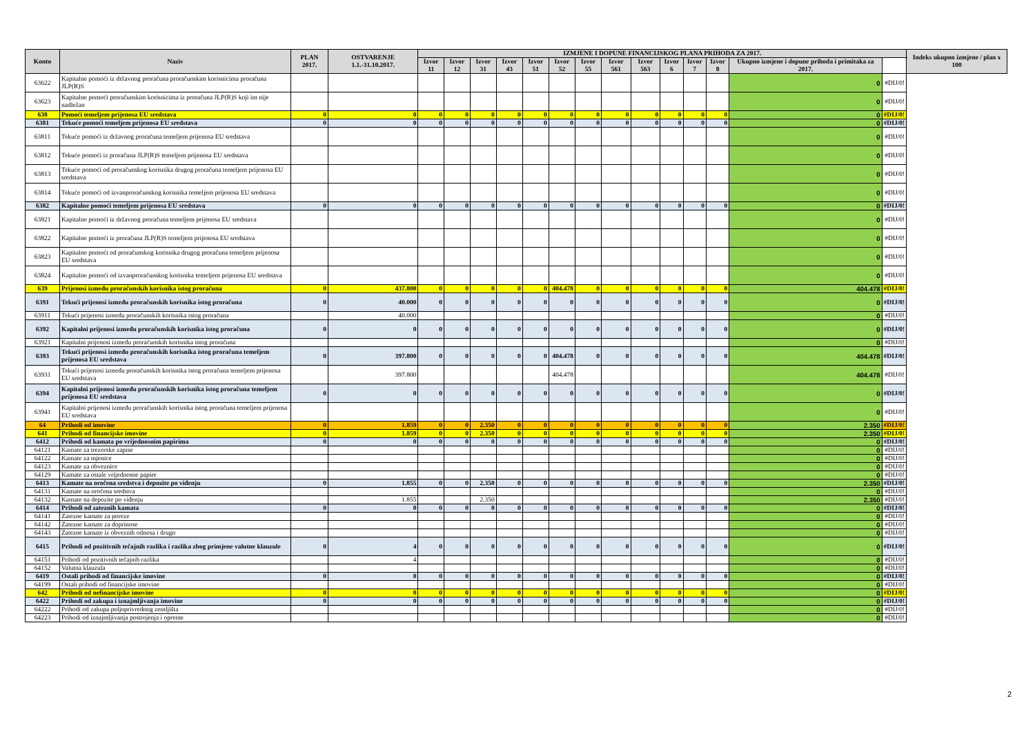| Konto | Naziv | PLAN 2017. | OSTVARENJE 1.1.-31.10.2017. | IZMJENE I DOPUNE FINANCIJSKOG PLANA PRIHODA ZA 2017. | | | | | | | | | | | | | | Indeks ukupno izmjene / plan x 100 |
| --- | --- | --- | --- | --- | --- | --- | --- | --- | --- | --- | --- | --- | --- | --- | --- | --- | --- | --- |
| | | | | Izvor 11 | Izvor 12 | Izvor 31 | Izvor 43 | Izvor 51 | Izvor 52 | Izvor 55 | Izvor 561 | Izvor 563 | Izvor 6 | Izvor 7 | Izvor 8 | Ukupno izmjene i dopune prihoda i primitaka za 2017. | | |
| 63622 | Kapitalne pomoći iz državnog proračuna proračunskim korisnicima proračuna JLP(R)S | | | | | | | | | | | | | | | 0 | #DIJ/0! | |
| 63623 | Kapitalne pomoći proračunskim korisnicima iz proračuna JLP(R)S koji im nije nadležan | | | | | | | | | | | | | | | 0 | #DIJ/0! | |
| 638 | Pomoći temeljem prijenosa EU sredstava | 0 | 0 | 0 | 0 | 0 | 0 | 0 | 0 | 0 | 0 | 0 | 0 | 0 | 0 | 0 | #DIJ/0! | |
| 6381 | Tekuće pomoći temeljem prijenosa EU sredstava | 0 | 0 | 0 | 0 | 0 | 0 | 0 | 0 | 0 | 0 | 0 | 0 | 0 | 0 | 0 | #DIJ/0! | |
| 63811 | Tekuće pomoći iz državnog proračuna temeljem prijenosa EU sredstava | | | | | | | | | | | | | | | 0 | #DIJ/0! | |
| 63812 | Tekuće pomoći iz proračuna JLP(R)S temeljem prijenosa EU sredstava | | | | | | | | | | | | | | | 0 | #DIJ/0! | |
| 63813 | Tekuće pomoći od proračunskog korisnika drugog proračuna temeljem prijenosa EU sredstava | | | | | | | | | | | | | | | 0 | #DIJ/0! | |
| 63814 | Tekuće pomoći od izvanproračunskog korisnika temeljem prijenosa EU sredstava | | | | | | | | | | | | | | | 0 | #DIJ/0! | |
| 6382 | Kapitalne pomoći temeljem prijenosa EU sredstava | 0 | 0 | 0 | 0 | 0 | 0 | 0 | 0 | 0 | 0 | 0 | 0 | 0 | 0 | 0 | #DIJ/0! | |
| 63821 | Kapitalne pomoći iz državnog proračuna temeljem prijenosa EU sredstava | | | | | | | | | | | | | | | 0 | #DIJ/0! | |
| 63822 | Kapitalne pomoći iz proračuna JLP(R)S temeljem prijenosa EU sredstava | | | | | | | | | | | | | | | 0 | #DIJ/0! | |
| 63823 | Kapitalne pomoći od proračunskog korisnika drugog proračuna temeljem prijenosa EU sredstava | | | | | | | | | | | | | | | 0 | #DIJ/0! | |
| 63824 | Kapitalne pomoći od izvanproračunskog korisnika temeljem prijenosa EU sredstava | | | | | | | | | | | | | | | 0 | #DIJ/0! | |
| 639 | Prijenosi između proračunskih korisnika istog proračuna | 0 | 437.800 | 0 | 0 | 0 | 0 | 0 | 404.478 | 0 | 0 | 0 | 0 | 0 | 0 | 404.478 | #DIJ/0! | |
| 6391 | Tekući prijenosi između proračunskih korisnika istog proračuna | 0 | 40.000 | 0 | 0 | 0 | 0 | 0 | 0 | 0 | 0 | 0 | 0 | 0 | 0 | 0 | #DIJ/0! | |
| 63911 | Tekući prijenosi između proračunskih korisnika istog proračuna | | 40.000 | | | | | | | | | | | | | 0 | #DIJ/0! | |
| 6392 | Kapitalni prijenosi između proračunskih korisnika istog proračuna | 0 | 0 | 0 | 0 | 0 | 0 | 0 | 0 | 0 | 0 | 0 | 0 | 0 | 0 | 0 | #DIJ/0! | |
| 63921 | Kapitalni prijenosi između proračunskih korisnika istog proračuna | | | | | | | | | | | | | | | 0 | #DIJ/0! | |
| 6393 | Tekući prijenosi između proračunskih korisnika istog proračuna temeljem prijenosa EU sredstava | 0 | 397.800 | 0 | 0 | 0 | 0 | 0 | 404.478 | 0 | 0 | 0 | 0 | 0 | 0 | 404.478 | #DIJ/0! | |
| 63931 | Tekući prijenosi između proračunskih korisnika istog proračuna temeljem prijenosa EU sredstava | | 397.800 | | | | | | 404.478 | | | | | | | 404.478 | #DIJ/0! | |
| 6394 | Kapitalni prijenosi između proračunskih korisnika istog proračuna temeljem prijenosa EU sredstava | 0 | 0 | 0 | 0 | 0 | 0 | 0 | 0 | 0 | 0 | 0 | 0 | 0 | 0 | 0 | #DIJ/0! | |
| 63941 | Kapitalni prijenosi između proračunskih korisnika istog proračuna temeljem prijenosa EU sredstava | | | | | | | | | | | | | | | 0 | #DIJ/0! | |
| 64 | Prihodi od imovine | 0 | 1.859 | 0 | 0 | 2.350 | 0 | 0 | 0 | 0 | 0 | 0 | 0 | 0 | 0 | 2.350 | #DIJ/0! | |
| 641 | Prihodi od financijske imovine | 0 | 1.859 | 0 | 0 | 2.350 | 0 | 0 | 0 | 0 | 0 | 0 | 0 | 0 | 0 | 2.350 | #DIJ/0! | |
| 6412 | Prihodi od kamata po vrijednosnim papirima | 0 | 0 | 0 | 0 | 0 | 0 | 0 | 0 | 0 | 0 | 0 | 0 | 0 | 0 | 0 | #DIJ/0! | |
| 64121 | Kamate za trezorske zapise | | | | | | | | | | | | | | | 0 | #DIJ/0! | |
| 64122 | Kamate za mjenice | | | | | | | | | | | | | | | 0 | #DIJ/0! | |
| 64123 | Kamate za obveznice | | | | | | | | | | | | | | | 0 | #DIJ/0! | |
| 64129 | Kamate za ostale vrijednosne papire | | | | | | | | | | | | | | | 0 | #DIJ/0! | |
| 6413 | Kamate na oročena sredstva i depozite po viđenju | 0 | 1.855 | 0 | 0 | 2.350 | 0 | 0 | 0 | 0 | 0 | 0 | 0 | 0 | 0 | 2.350 | #DIJ/0! | |
| 64131 | Kamate na oročena sredstva | | | | | | | | | | | | | | | 0 | #DIJ/0! | |
| 64132 | Kamate na depozite po viđenju | | 1.855 | | | 2.350 | | | | | | | | | | 2.350 | #DIJ/0! | |
| 6414 | Prihodi od zateznih kamata | 0 | 0 | 0 | 0 | 0 | 0 | 0 | 0 | 0 | 0 | 0 | 0 | 0 | 0 | 0 | #DIJ/0! | |
| 64141 | Zatezne kamate za poreze | | | | | | | | | | | | | | | 0 | #DIJ/0! | |
| 64142 | Zatezne kamate za doprinose | | | | | | | | | | | | | | | 0 | #DIJ/0! | |
| 64143 | Zatezne kamate iz obveznih odnosa i drugo | | | | | | | | | | | | | | | 0 | #DIJ/0! | |
| 6415 | Prihodi od pozitivnih tečajnih razlika i razlika zbog primjene valutne klauzule | 0 | 4 | 0 | 0 | 0 | 0 | 0 | 0 | 0 | 0 | 0 | 0 | 0 | 0 | 0 | #DIJ/0! | |
| 64151 | Prihodi od pozitivnih tečajnih razlika | | 4 | | | | | | | | | | | | | 0 | #DIJ/0! | |
| 64152 | Valutna klauzula | | | | | | | | | | | | | | | 0 | #DIJ/0! | |
| 6419 | Ostali prihodi od financijske imovine | 0 | 0 | 0 | 0 | 0 | 0 | 0 | 0 | 0 | 0 | 0 | 0 | 0 | 0 | 0 | #DIJ/0! | |
| 64199 | Ostali prihodi od financijske imovine | | | | | | | | | | | | | | | 0 | #DIJ/0! | |
| 642 | Prihodi od nefinancijske imovine | 0 | 0 | 0 | 0 | 0 | 0 | 0 | 0 | 0 | 0 | 0 | 0 | 0 | 0 | 0 | #DIJ/0! | |
| 6422 | Prihodi od zakupa i iznajmljivanja imovine | 0 | 0 | 0 | 0 | 0 | 0 | 0 | 0 | 0 | 0 | 0 | 0 | 0 | 0 | 0 | #DIJ/0! | |
| 64222 | Prihodi od zakupa poljoprivrednog zemljišta | | | | | | | | | | | | | | | 0 | #DIJ/0! | |
| 64223 | Prihodi od iznajmljivanja postrojenja i opreme | | | | | | | | | | | | | | | 0 | #DIJ/0! | |
2